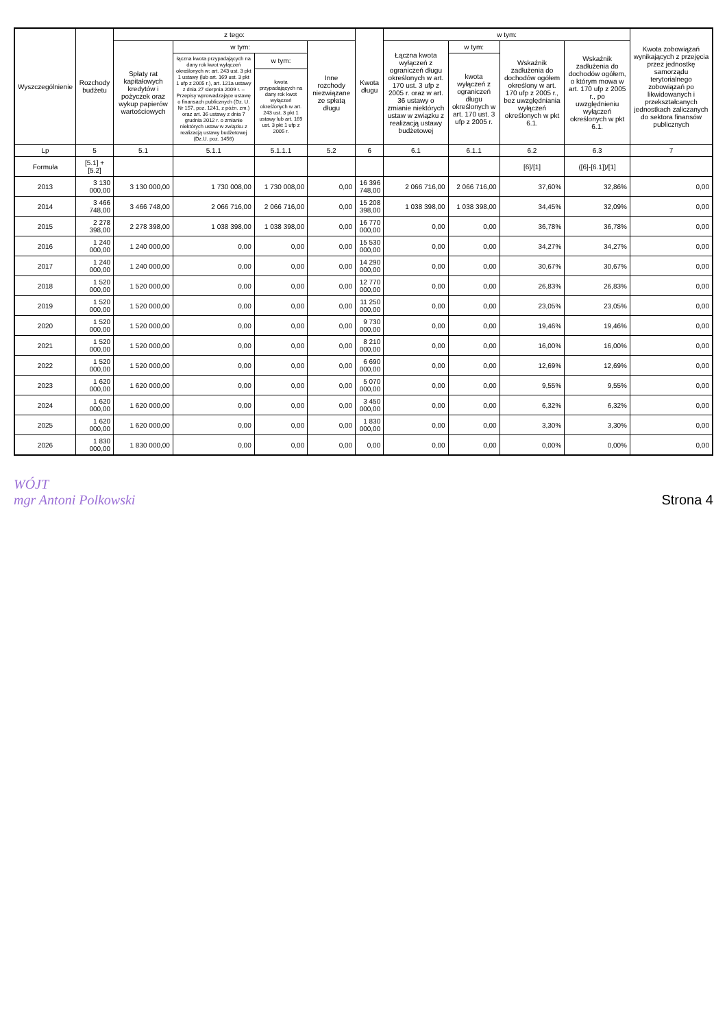| Wyszczególnienie | Rozchody budżetu | z tego: | | | | Kwota długu | w tym: | | | | Kwota zobowiązań wynikających z przejęcia przez jednostkę samorządu terytorialnego zobowiązań po likwidowanych i przekształcanych jednostkach zaliczanych do sektora finansów publicznych |
| --- | --- | --- | --- | --- | --- | --- | --- | --- | --- | --- | --- |
| | | Spłaty rat kapitałowych kredytów i pożyczek oraz wykup papierów wartościowych | w tym: | | Inne rozchody niezwiązane ze spłatą długu | | Łączna kwota wyłączeń z ograniczeń długu określonych w art. 170 ust. 3 ufp z 2005 r. oraz w art. 36 ustawy o zmianie niektórych ustaw w związku z realizacją ustawy budżetowej | w tym: | Wskaźnik zadłużenia do dochodów ogółem określony w art. 170 ufp z 2005 r., bez uwzględniania wyłączeń określonych w pkt 6.1. | Wskaźnik zadłużenia do dochodów ogółem, o którym mowa w art. 170 ufp z 2005 r., po uwzględnieniu wyłączeń określonych w pkt 6.1. | |
| | | | łączna kwota przypadających na dany rok kwot wyłączeń określonych w: art. 243 ust. 3 pkt 1 ustawy (lub art. 169 ust. 3 pkt 1 ufp z 2005 r.), art. 121a ustawy z dnia 27 sierpnia 2009 r. – Przepisy wprowadzające ustawę o finansach publicznych (Dz. U. Nr 157, poz. 1241, z późn. zm.) oraz art. 36 ustawy z dnia 7 grudnia 2012 r. o zmianie niektórych ustaw w związku z realizacją ustawy budżetowej (Dz.U. poz. 1456) | w tym: | | | | kwota wyłączeń z ograniczeń długu określonych w art. 170 ust. 3 ufp z 2005 r. | | | |
| | | | | kwota przypadających na dany rok kwot wyłączeń określonych w art. 243 ust. 3 pkt 1 ustawy lub art. 169 ust. 3 pkt 1 ufp z 2005 r. | | | | | | | |
| Lp | 5 | 5.1 | 5.1.1 | 5.1.1.1 | 5.2 | 6 | 6.1 | 6.1.1 | 6.2 | 6.3 | 7 |
| Formuła | [5.1] + [5.2] | | | | | | | | [6]/[1] | ([6]-[6.1])/[1] | |
| 2013 | 3 130 000,00 | 3 130 000,00 | 1 730 008,00 | 1 730 008,00 | 0,00 | 16 396 748,00 | 2 066 716,00 | 2 066 716,00 | 37,60% | 32,86% | 0,00 |
| 2014 | 3 466 748,00 | 3 466 748,00 | 2 066 716,00 | 2 066 716,00 | 0,00 | 15 208 398,00 | 1 038 398,00 | 1 038 398,00 | 34,45% | 32,09% | 0,00 |
| 2015 | 2 278 398,00 | 2 278 398,00 | 1 038 398,00 | 1 038 398,00 | 0,00 | 16 770 000,00 | 0,00 | 0,00 | 36,78% | 36,78% | 0,00 |
| 2016 | 1 240 000,00 | 1 240 000,00 | 0,00 | 0,00 | 0,00 | 15 530 000,00 | 0,00 | 0,00 | 34,27% | 34,27% | 0,00 |
| 2017 | 1 240 000,00 | 1 240 000,00 | 0,00 | 0,00 | 0,00 | 14 290 000,00 | 0,00 | 0,00 | 30,67% | 30,67% | 0,00 |
| 2018 | 1 520 000,00 | 1 520 000,00 | 0,00 | 0,00 | 0,00 | 12 770 000,00 | 0,00 | 0,00 | 26,83% | 26,83% | 0,00 |
| 2019 | 1 520 000,00 | 1 520 000,00 | 0,00 | 0,00 | 0,00 | 11 250 000,00 | 0,00 | 0,00 | 23,05% | 23,05% | 0,00 |
| 2020 | 1 520 000,00 | 1 520 000,00 | 0,00 | 0,00 | 0,00 | 9 730 000,00 | 0,00 | 0,00 | 19,46% | 19,46% | 0,00 |
| 2021 | 1 520 000,00 | 1 520 000,00 | 0,00 | 0,00 | 0,00 | 8 210 000,00 | 0,00 | 0,00 | 16,00% | 16,00% | 0,00 |
| 2022 | 1 520 000,00 | 1 520 000,00 | 0,00 | 0,00 | 0,00 | 6 690 000,00 | 0,00 | 0,00 | 12,69% | 12,69% | 0,00 |
| 2023 | 1 620 000,00 | 1 620 000,00 | 0,00 | 0,00 | 0,00 | 5 070 000,00 | 0,00 | 0,00 | 9,55% | 9,55% | 0,00 |
| 2024 | 1 620 000,00 | 1 620 000,00 | 0,00 | 0,00 | 0,00 | 3 450 000,00 | 0,00 | 0,00 | 6,32% | 6,32% | 0,00 |
| 2025 | 1 620 000,00 | 1 620 000,00 | 0,00 | 0,00 | 0,00 | 1 830 000,00 | 0,00 | 0,00 | 3,30% | 3,30% | 0,00 |
| 2026 | 1 830 000,00 | 1 830 000,00 | 0,00 | 0,00 | 0,00 | 0,00 | 0,00 | 0,00 | 0,00% | 0,00% | 0,00 |
WÓJT
mgr Antoni Polkowski
Strona 4